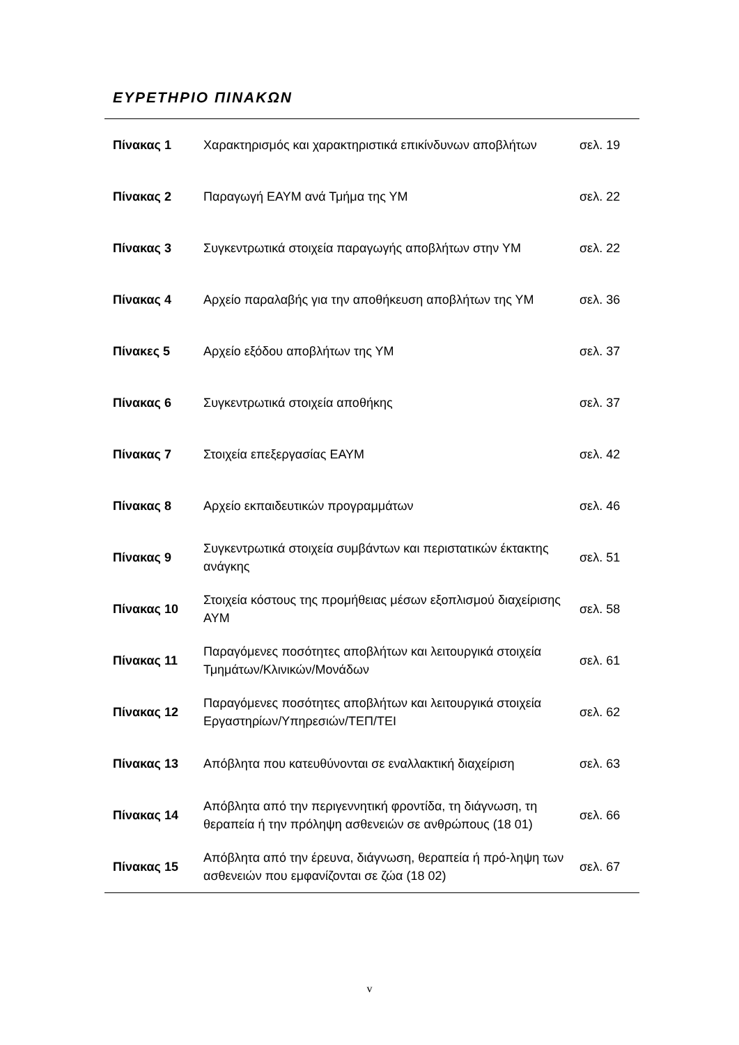ΕΥΡΕΤΗΡΙΟ ΠΙΝΑΚΩΝ
| Πίνακας 1 | Χαρακτηρισμός και χαρακτηριστικά επικίνδυνων αποβλήτων | σελ. 19 |
| Πίνακας 2 | Παραγωγή ΕΑΥΜ ανά Τμήμα της ΥΜ | σελ. 22 |
| Πίνακας 3 | Συγκεντρωτικά στοιχεία παραγωγής αποβλήτων στην ΥΜ | σελ. 22 |
| Πίνακας 4 | Αρχείο παραλαβής για την αποθήκευση αποβλήτων της ΥΜ | σελ. 36 |
| Πίνακες 5 | Αρχείο εξόδου αποβλήτων της ΥΜ | σελ. 37 |
| Πίνακας 6 | Συγκεντρωτικά στοιχεία αποθήκης | σελ. 37 |
| Πίνακας 7 | Στοιχεία επεξεργασίας ΕΑΥΜ | σελ. 42 |
| Πίνακας 8 | Αρχείο εκπαιδευτικών προγραμμάτων | σελ. 46 |
| Πίνακας 9 | Συγκεντρωτικά στοιχεία συμβάντων και περιστατικών έκτακτης ανάγκης | σελ. 51 |
| Πίνακας 10 | Στοιχεία κόστους της προμήθειας μέσων εξοπλισμού διαχείρισης ΑΥΜ | σελ. 58 |
| Πίνακας 11 | Παραγόμενες ποσότητες αποβλήτων και λειτουργικά στοιχεία Τμημάτων/Κλινικών/Μονάδων | σελ. 61 |
| Πίνακας 12 | Παραγόμενες ποσότητες αποβλήτων και λειτουργικά στοιχεία Εργαστηρίων/Υπηρεσιών/ΤΕΠ/ΤΕΙ | σελ. 62 |
| Πίνακας 13 | Απόβλητα που κατευθύνονται σε εναλλακτική διαχείριση | σελ. 63 |
| Πίνακας 14 | Απόβλητα από την περιγεννητική φροντίδα, τη διάγνωση, τη θεραπεία ή την πρόληψη ασθενειών σε ανθρώπους (18 01) | σελ. 66 |
| Πίνακας 15 | Απόβλητα από την έρευνα, διάγνωση, θεραπεία ή πρό-ληψη των ασθενειών που εμφανίζονται σε ζώα (18 02) | σελ. 67 |
v